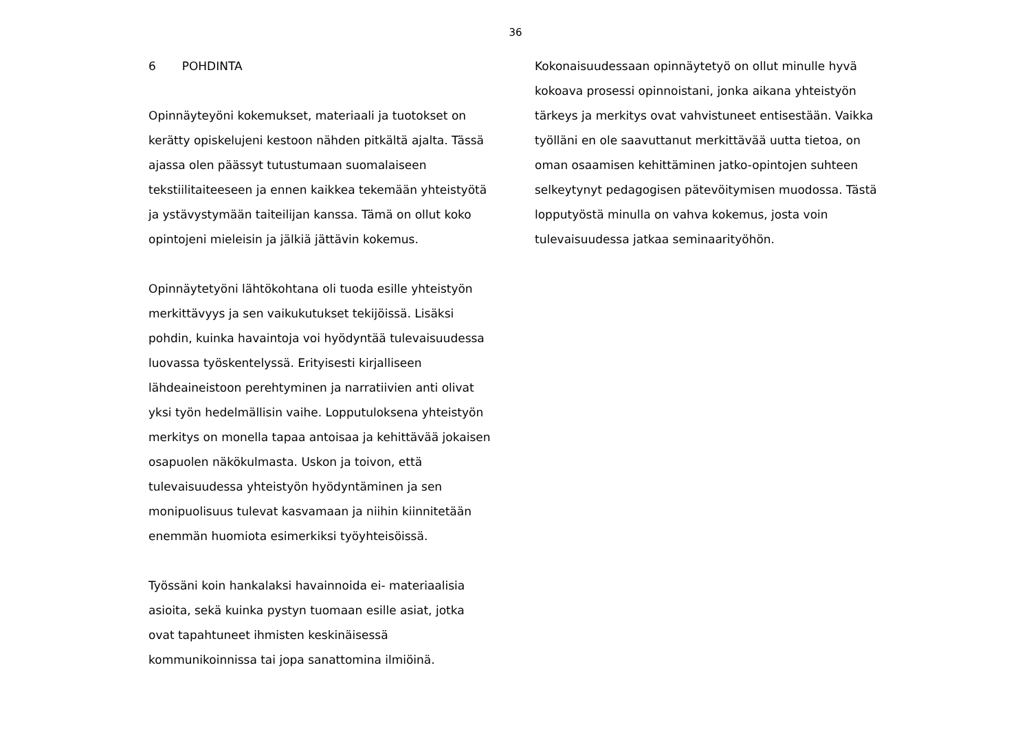36
6 POHDINTA
Opinnäyteyöni kokemukset, materiaali ja tuotokset on kerätty opiskelujeni kestoon nähden pitkältä ajalta. Tässä ajassa olen päässyt tutustumaan suomalaiseen tekstiilitaiteeseen ja ennen kaikkea tekemään yhteistyötä ja ystävystymään taiteilijan kanssa. Tämä on ollut koko opintojeni mieleisin ja jälkiä jättävin kokemus.
Opinnäytetyöni lähtökohtana oli tuoda esille yhteistyön merkittävyys ja sen vaikukutukset tekijöissä. Lisäksi pohdin, kuinka havaintoja voi hyödyntää tulevaisuudessa luovassa työskentelyssä. Erityisesti kirjalliseen lähdeaineistoon perehtyminen ja narratiivien anti olivat yksi työn hedelmällisin vaihe. Lopputuloksena yhteistyön merkitys on monella tapaa antoisaa ja kehittävää jokaisen osapuolen näkökulmasta. Uskon ja toivon, että tulevaisuudessa yhteistyön hyödyntäminen ja sen monipuolisuus tulevat kasvamaan ja niihin kiinnitetään enemmän huomiota esimerkiksi työyhteisöissä.
Työssäni koin hankalaksi havainnoida ei- materiaalisia asioita, sekä kuinka pystyn tuomaan esille asiat, jotka ovat tapahtuneet ihmisten keskinäisessä kommunikoinnissa tai jopa sanattomina ilmiöinä.
Kokonaisuudessaan opinnäytetyö on ollut minulle hyvä kokoava prosessi opinnoistani, jonka aikana yhteistyön tärkeys ja merkitys ovat vahvistuneet entisestään. Vaikka työlläni en ole saavuttanut merkittävää uutta tietoa, on oman osaamisen kehittäminen jatko-opintojen suhteen selkeytynyt pedagogisen pätevöitymisen muodossa. Tästä lopputyöstä minulla on vahva kokemus, josta voin tulevaisuudessa jatkaa seminaarityöhön.